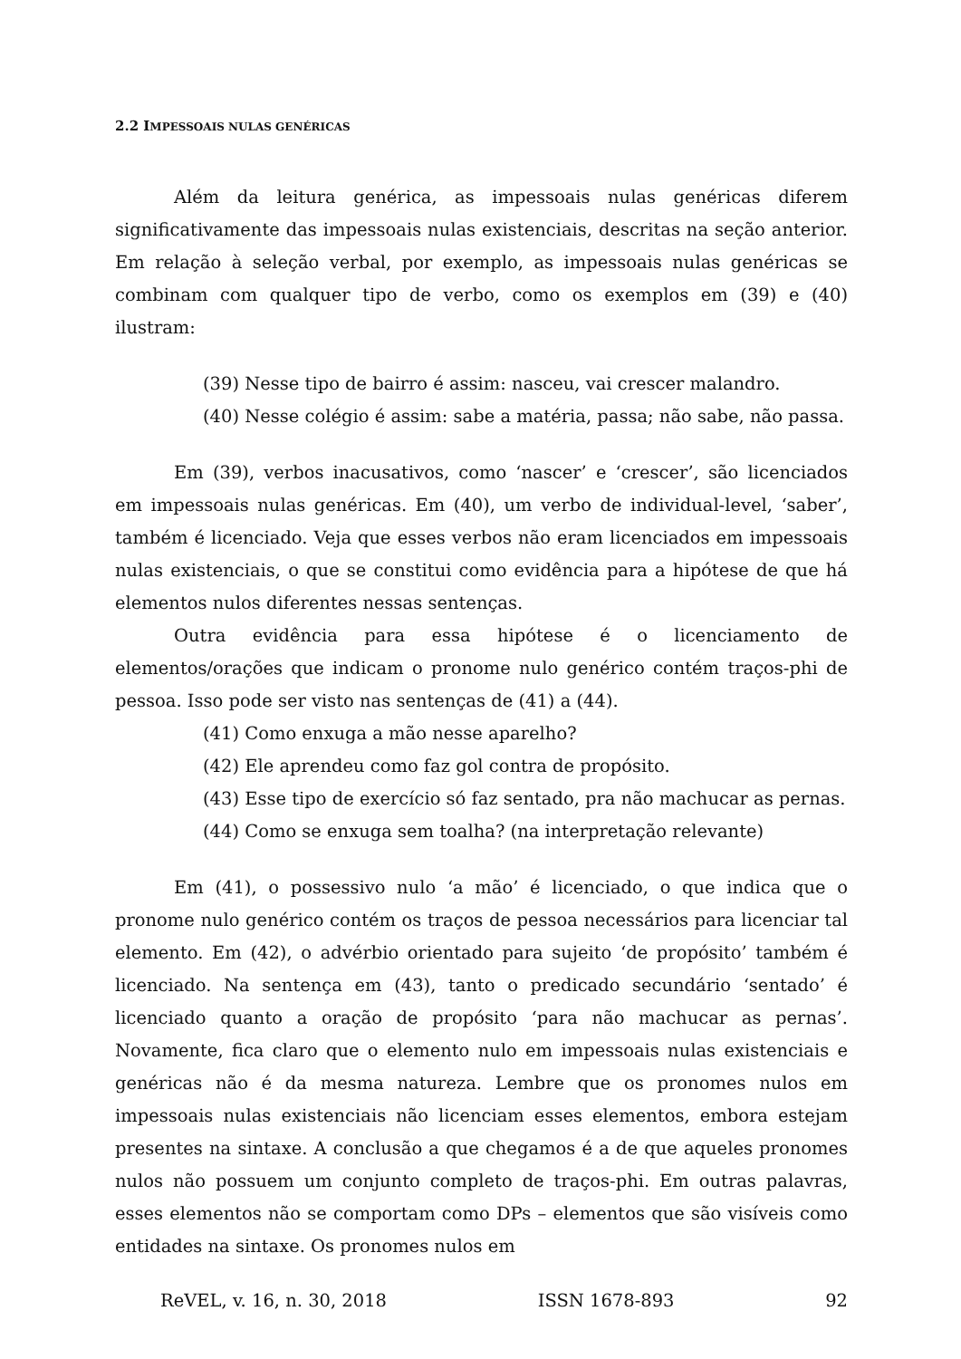2.2 IMPESSOAIS NULAS GENÉRICAS
Além da leitura genérica, as impessoais nulas genéricas diferem significativamente das impessoais nulas existenciais, descritas na seção anterior. Em relação à seleção verbal, por exemplo, as impessoais nulas genéricas se combinam com qualquer tipo de verbo, como os exemplos em (39) e (40) ilustram:
(39) Nesse tipo de bairro é assim: nasceu, vai crescer malandro.
(40) Nesse colégio é assim: sabe a matéria, passa; não sabe, não passa.
Em (39), verbos inacusativos, como ‘nascer’ e ‘crescer’, são licenciados em impessoais nulas genéricas. Em (40), um verbo de individual-level, ‘saber’, também é licenciado. Veja que esses verbos não eram licenciados em impessoais nulas existenciais, o que se constitui como evidência para a hipótese de que há elementos nulos diferentes nessas sentenças.
Outra evidência para essa hipótese é o licenciamento de elementos/orações que indicam o pronome nulo genérico contém traços-phi de pessoa. Isso pode ser visto nas sentenças de (41) a (44).
(41) Como enxuga a mão nesse aparelho?
(42) Ele aprendeu como faz gol contra de propósito.
(43) Esse tipo de exercício só faz sentado, pra não machucar as pernas.
(44) Como se enxuga sem toalha? (na interpretação relevante)
Em (41), o possessivo nulo ‘a mão’ é licenciado, o que indica que o pronome nulo genérico contém os traços de pessoa necessários para licenciar tal elemento. Em (42), o advérbio orientado para sujeito ‘de propósito’ também é licenciado. Na sentença em (43), tanto o predicado secundário ‘sentado’ é licenciado quanto a oração de propósito ‘para não machucar as pernas’. Novamente, fica claro que o elemento nulo em impessoais nulas existenciais e genéricas não é da mesma natureza. Lembre que os pronomes nulos em impessoais nulas existenciais não licenciam esses elementos, embora estejam presentes na sintaxe. A conclusão a que chegamos é a de que aqueles pronomes nulos não possuem um conjunto completo de traços-phi. Em outras palavras, esses elementos não se comportam como DPs – elementos que são visíveis como entidades na sintaxe. Os pronomes nulos em
ReVEL, v. 16, n. 30, 2018 ISSN 1678-893 92